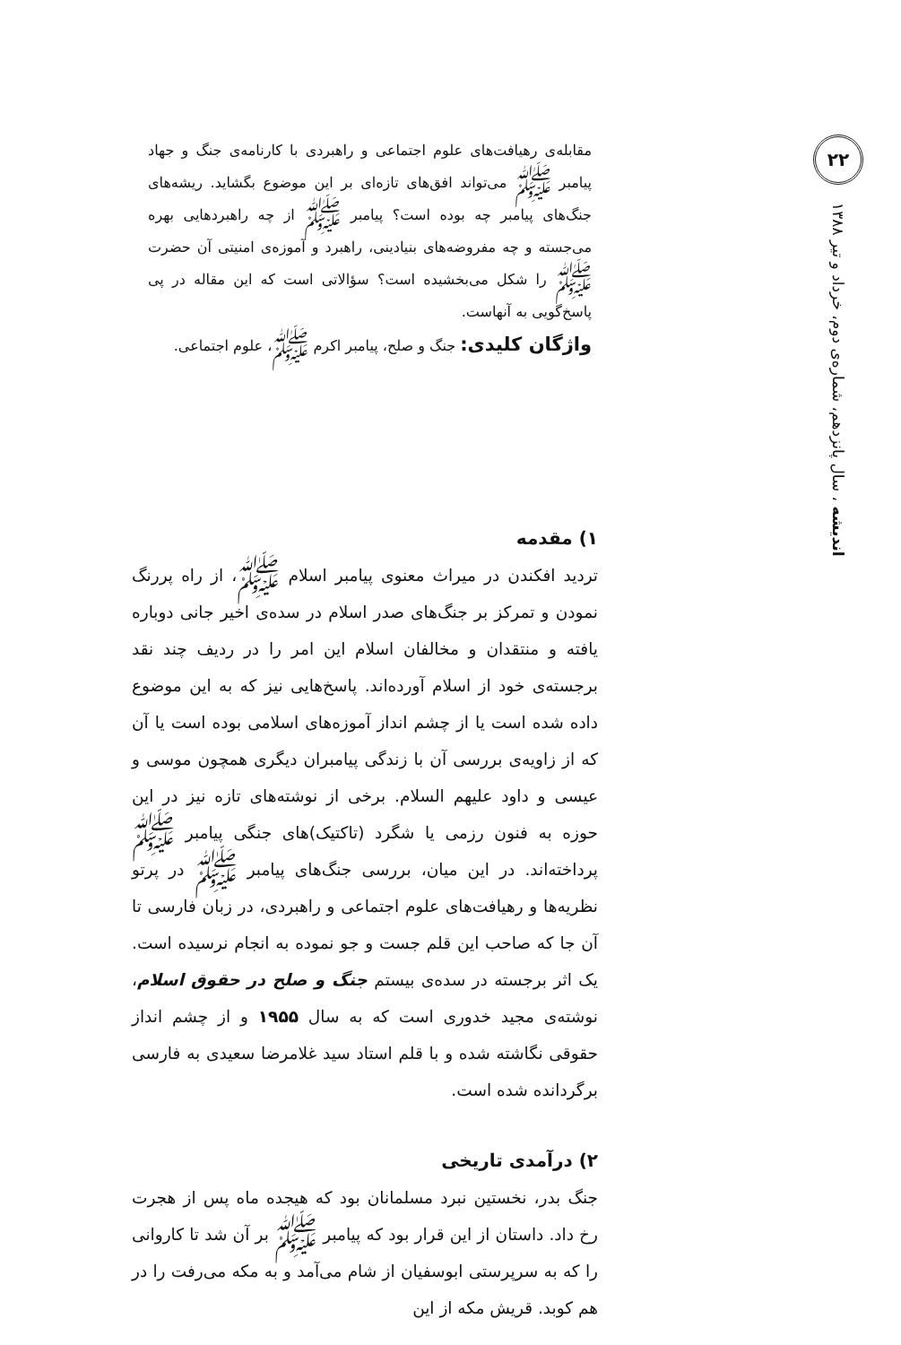۲۲
اندیشه ، سال پانزدهم، شماره‌ی دوم، خرداد و تیر ۱۳۸۸
مقابله‌ی رهیافت‌های علوم اجتماعی و راهبردی با کارنامه‌ی جنگ و جهاد پیامبر ﷺ می‌تواند افق‌های تازه‌ای بر این موضوع بگشاید. ریشه‌های جنگ‌های پیامبر چه بوده است؟ پیامبر ﷺ از چه راهبردهایی بهره می‌جسته و چه مفروضه‌های بنیادینی، راهبرد و آموزه‌ی امنیتی آن حضرت ﷺ را شکل می‌بخشیده است؟ سؤالاتی است که این مقاله در پی پاسخ‌گویی به آنهاست.
واژگان کلیدی: جنگ و صلح، پیامبر اکرم ﷺ، علوم اجتماعی.
۱) مقدمه
تردید افکندن در میراث معنوی پیامبر اسلام ﷺ، از راه پررنگ نمودن و تمرکز بر جنگ‌های صدر اسلام در سده‌ی اخیر جانی دوباره یافته و منتقدان و مخالفان اسلام این امر را در ردیف چند نقد برجسته‌ی خود از اسلام آورده‌اند. پاسخ‌هایی نیز که به این موضوع داده شده است یا از چشم انداز آموزه‌های اسلامی بوده است یا آن که از زاویه‌ی بررسی آن با زندگی پیامبران دیگری همچون موسی و عیسی و داود علیهم السلام. برخی از نوشته‌های تازه نیز در این حوزه به فنون رزمی یا شگرد (تاکتیک)های جنگی پیامبر ﷺ پرداخته‌اند. در این میان، بررسی جنگ‌های پیامبر ﷺ در پرتو نظریه‌ها و رهیافت‌های علوم اجتماعی و راهبردی، در زبان فارسی تا آن جا که صاحب این قلم جست و جو نموده به انجام نرسیده است. یک اثر برجسته در سده‌ی بیستم جنگ و صلح در حقوق اسلام، نوشته‌ی مجید خدوری است که به سال ۱۹۵۵ و از چشم انداز حقوقی نگاشته شده و با قلم استاد سید غلامرضا سعیدی به فارسی برگردانده شده است.
۲) درآمدی تاریخی
جنگ بدر، نخستین نبرد مسلمانان بود که هیجده ماه پس از هجرت رخ داد. داستان از این قرار بود که پیامبر ﷺ بر آن شد تا کاروانی را که به سرپرستی ابوسفیان از شام می‌آمد و به مکه می‌رفت را در هم کوبد. قریش مکه از این